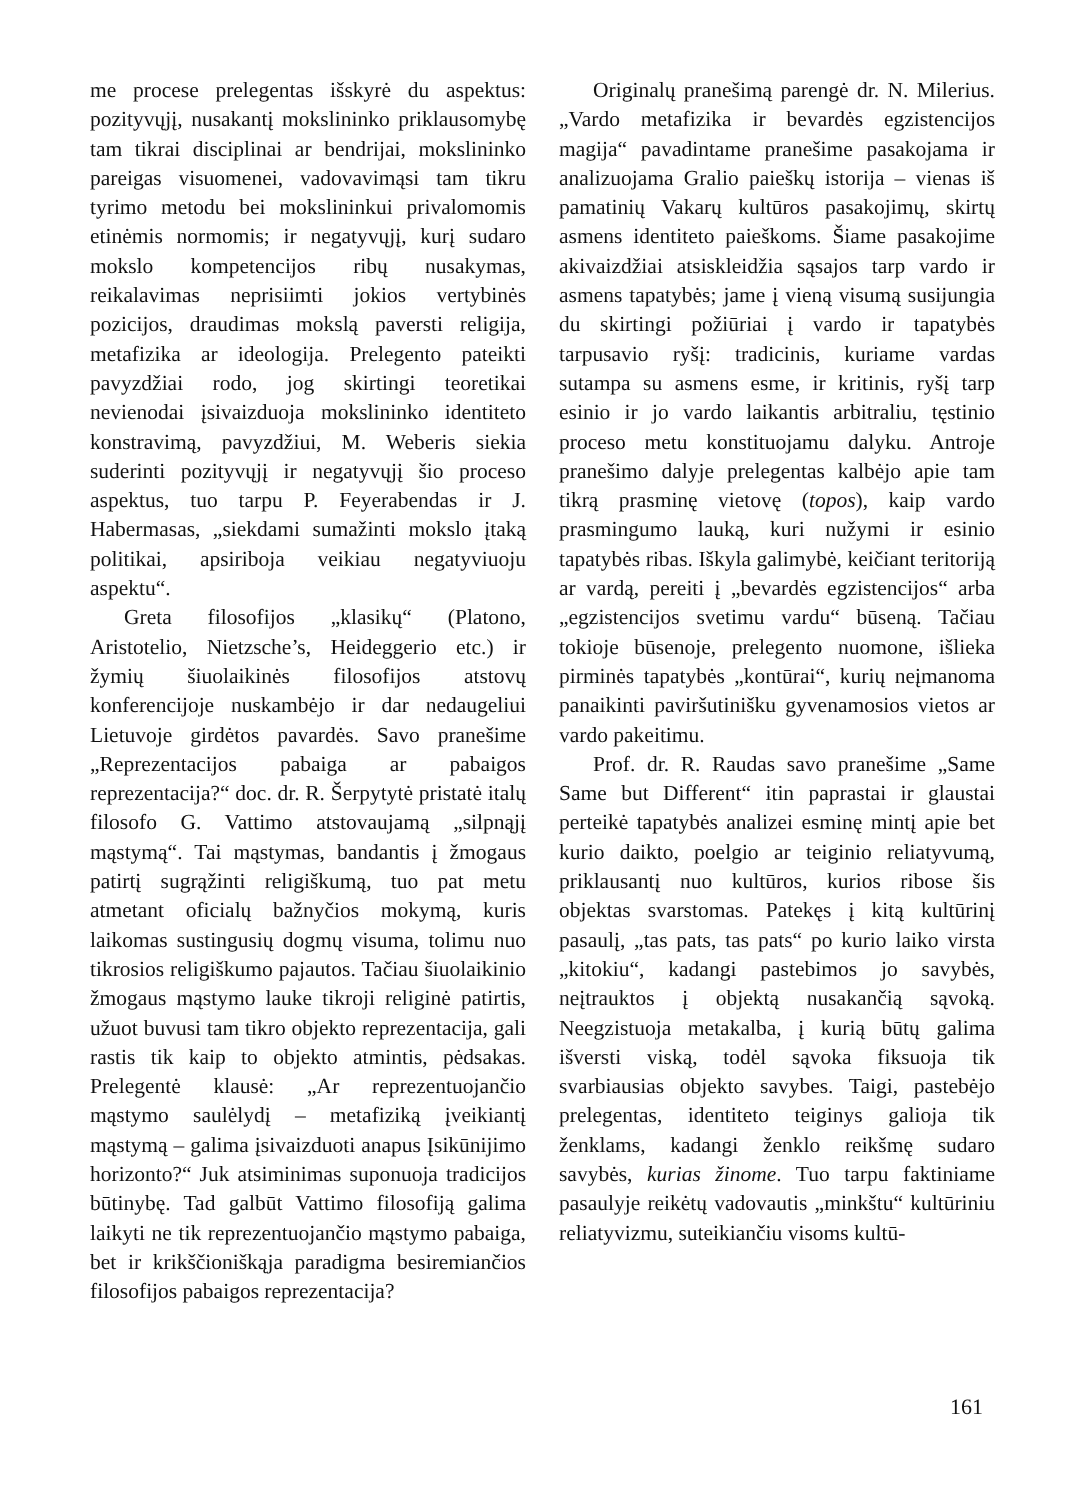me procese prelegentas išskyrė du aspektus: pozityvųjį, nusakantį mokslininko priklausomybę tam tikrai disciplinai ar bendrijai, mokslininko pareigas visuomenei, vadovavimąsi tam tikru tyrimo metodu bei mokslininkui privalomomis etinėmis normomis; ir negatyvųjį, kurį sudaro mokslo kompetencijos ribų nusakymas, reikalavimas neprisiimti jokios vertybinės pozicijos, draudimas mokslą paversti religija, metafizika ar ideologija. Prelegento pateikti pavyzdžiai rodo, jog skirtingi teoretikai nevienodai įsivaizduoja mokslininko identiteto konstravimą, pavyzdžiui, M. Weberis siekia suderinti pozityvųjį ir negatyvųjį šio proceso aspektus, tuo tarpu P. Feyerabendas ir J. Habermasas, „siekdami sumažinti mokslo įtaką politikai, apsiriboja veikiau negatyviuoju aspektu“.
Greta filosofijos „klasikų“ (Platono, Aristotelio, Nietzsche’s, Heideggerio etc.) ir žymių šiuolaikinės filosofijos atstovų konferencijoje nuskambėjo ir dar nedaugeliui Lietuvoje girdėtos pavardės. Savo pranešime „Reprezentacijos pabaiga ar pabaigos reprezentacija?“ doc. dr. R. Šerpytytė pristatė italų filosofo G. Vattimo atstovaujamą „silpnąjį mąstymą“. Tai mąstymas, bandantis į žmogaus patirtį sugrąžinti religiškumą, tuo pat metu atmetant oficialų bažnyčios mokymą, kuris laikomas sustingusių dogmų visuma, tolimu nuo tikrosios religiškumo pajautos. Tačiau šiuolaikinio žmogaus mąstymo lauke tikroji religinė patirtis, užuot buvusi tam tikro objekto reprezentacija, gali rastis tik kaip to objekto atmintis, pėdsakas. Prelegentė klausė: „Ar reprezentuojančio mąstymo saulėlydį – metafiziką įveikiantį mąstymą – galima įsivaizduoti anapus Įsikūnijimo horizonto?“ Juk atsiminimas suponuoja tradicijos būtinybę. Tad galbūt Vattimo filosofiją galima laikyti ne tik reprezentuojančio mąstymo pabaiga, bet ir krikščioniškąja paradigma besiremiančios filosofijos pabaigos reprezentacija?
Originalų pranešimą parengė dr. N. Milerius. „Vardo metafizika ir bevardės egzistencijos magija“ pavadintame pranešime pasakojama ir analizuojama Gralio paieškų istorija – vienas iš pamatinių Vakarų kultūros pasakojimų, skirtų asmens identiteto paieškoms. Šiame pasakojime akivaizdžiai atsiskleidžia sąsajos tarp vardo ir asmens tapatybės; jame į vieną visumą susijungia du skirtingi požiūriai į vardo ir tapatybės tarpusavio ryšį: tradicinis, kuriame vardas sutampa su asmens esme, ir kritinis, ryšį tarp esinio ir jo vardo laikantis arbitraliu, tęstinio proceso metu konstituojamu dalyku. Antroje pranešimo dalyje prelegentas kalbėjo apie tam tikrą prasminę vietovę (topos), kaip vardo prasmingumo lauką, kuri nužymi ir esinio tapatybės ribas. Iškyla galimybė, keičiant teritoriją ar vardą, pereiti į „bevardės egzistencijos“ arba „egzistencijos svetimu vardu“ būseną. Tačiau tokioje būsenoje, prelegento nuomone, išlieka pirminės tapatybės „kontūrai“, kurių neįmanoma panaikinti paviršutinišku gyvenamosios vietos ar vardo pakeitimu.
Prof. dr. R. Raudas savo pranešime „Same Same but Different“ itin paprastai ir glaustai perteikė tapatybės analizei esminę mintį apie bet kurio daikto, poelgio ar teiginio reliatyvumą, priklausantį nuo kultūros, kurios ribose šis objektas svarstomas. Patekęs į kitą kultūrinį pasaulį, „tas pats, tas pats“ po kurio laiko virsta „kitokiu“, kadangi pastebimos jo savybės, neįtrauktos į objektą nusakančią sąvoką. Neegzistuoja metakalba, į kurią būtų galima išversti viską, todėl sąvoka fiksuoja tik svarbiausias objekto savybes. Taigi, pastebėjo prelegentas, identiteto teiginys galioja tik ženklams, kadangi ženklo reikšmę sudaro savybės, kurias žinome. Tuo tarpu faktiniame pasaulyje reikėtų vadovautis „minkštu“ kultūriniu reliatyvizmu, suteikiančiu visoms kultū-
161